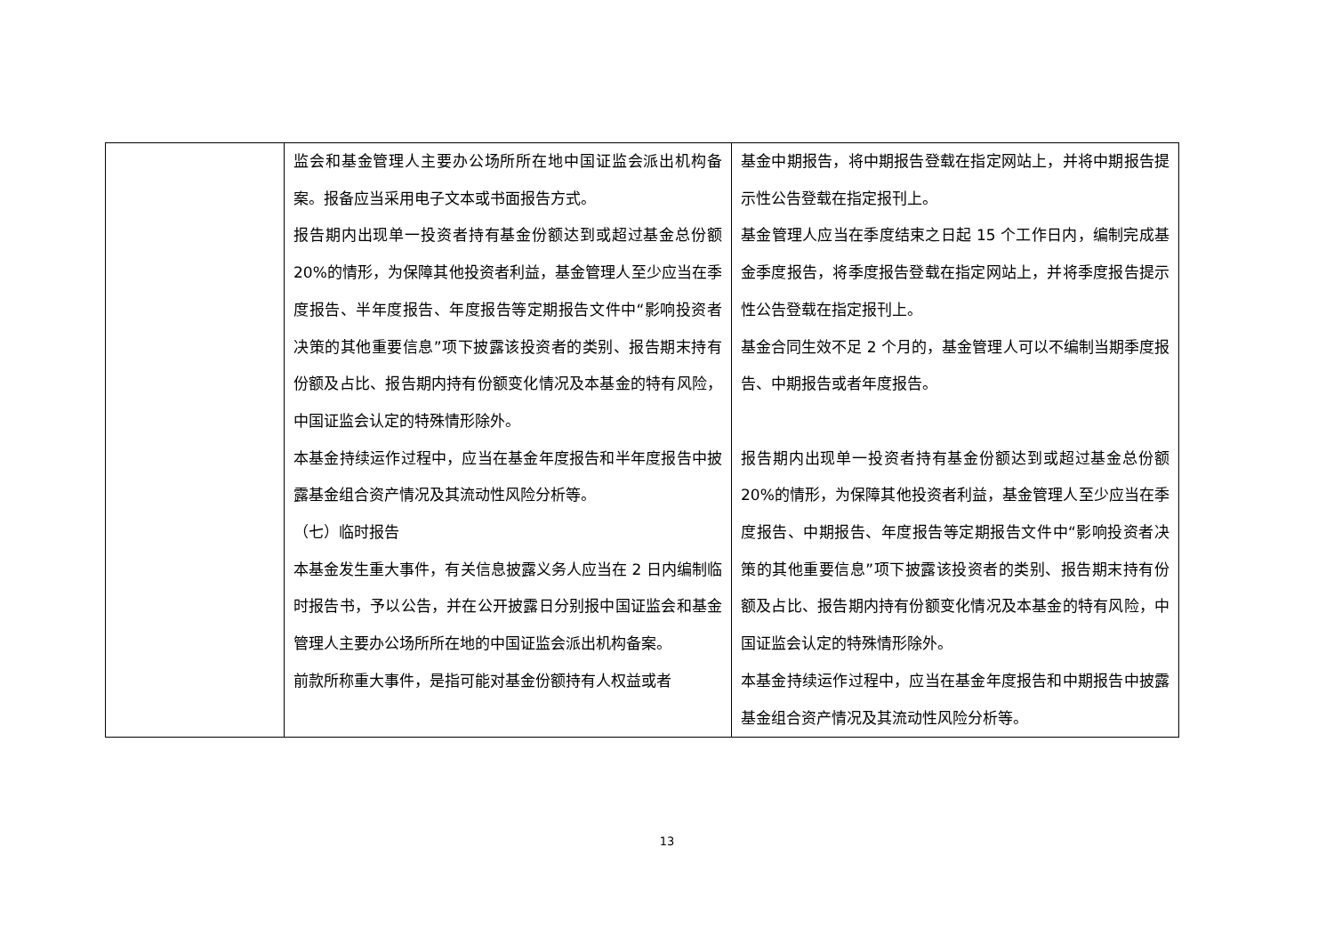| | 监会和基金管理人主要办公场所所在地中国证监会派出机构备案。报备应当采用电子文本或书面报告方式。 报告期内出现单一投资者持有基金份额达到或超过基金总份额 20%的情形，为保障其他投资者利益，基金管理人至少应当在季度报告、半年度报告、年度报告等定期报告文件中“影响投资者决策的其他重要信息”项下披露该投资者的类别、报告期末持有份额及占比、报告期内持有份额变化情况及本基金的特有风险，中国证监会认定的特殊情形除外。 本基金持续运作过程中，应当在基金年度报告和半年度报告中披露基金组合资产情况及其流动性风险分析等。 （七）临时报告 本基金发生重大事件，有关信息披露义务人应当在 2 日内编制临时报告书，予以公告，并在公开披露日分别报中国证监会和基金管理人主要办公场所所在地的中国证监会派出机构备案。 前款所称重大事件，是指可能对基金份额持有人权益或者 | 基金中期报告，将中期报告登载在指定网站上，并将中期报告提示性公告登载在指定报刊上。 基金管理人应当在季度结束之日起 15 个工作日内，编制完成基金季度报告，将季度报告登载在指定网站上，并将季度报告提示性公告登载在指定报刊上。 基金合同生效不足 2 个月的，基金管理人可以不编制当期季度报告、中期报告或者年度报告。 报告期内出现单一投资者持有基金份额达到或超过基金总份额 20%的情形，为保障其他投资者利益，基金管理人至少应当在季度报告、中期报告、年度报告等定期报告文件中“影响投资者决策的其他重要信息”项下披露该投资者的类别、报告期末持有份额及占比、报告期内持有份额变化情况及本基金的特有风险，中国证监会认定的特殊情形除外。 本基金持续运作过程中，应当在基金年度报告和中期报告中披露基金组合资产情况及其流动性风险分析等。 |
13